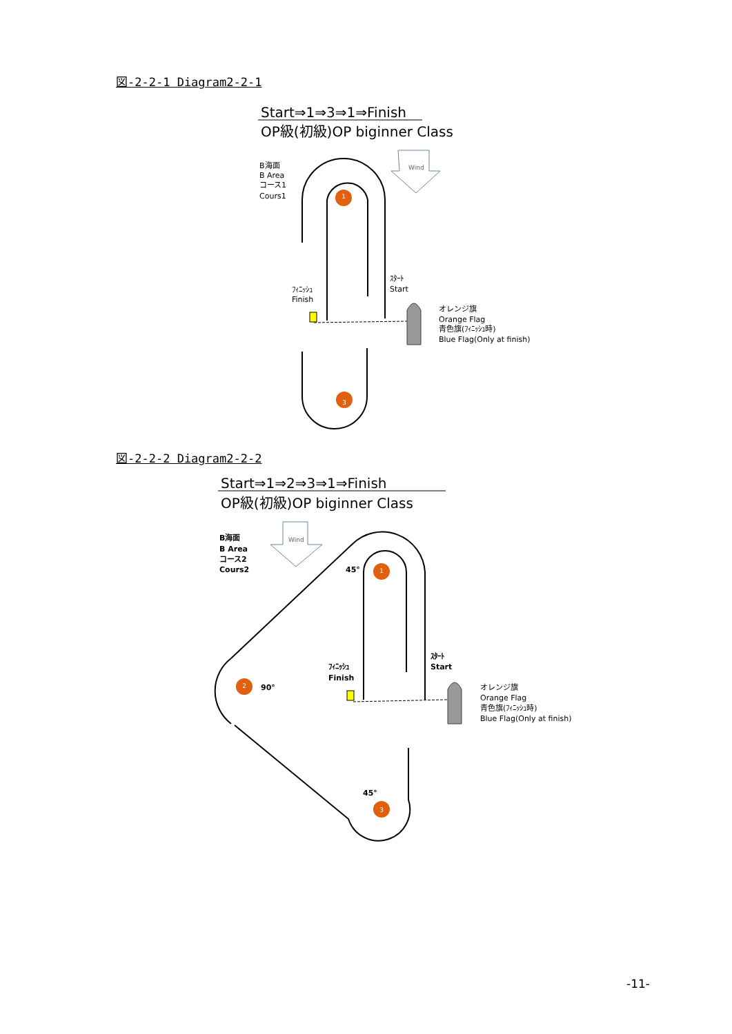図-2-2-1 Diagram2-2-1
図-2-2-2 Diagram2-2-2
1
3
1
2
3
Start⇒1⇒3⇒1⇒Finish
OP級(初級)OP biginner Class
Start⇒1⇒2⇒3⇒1⇒Finish
OP級(初級)OP biginner Class
B海面
B Area
コース1
Cours1
Wind
ｽﾀｰﾄ
Start
ﾌｨﾆｯｼｭ
Finish
オレンジ旗
Orange Flag
青色旗(ﾌｨﾆｯｼｭ時)
Blue Flag(Only at finish)
B海面
B Area
コース2
Cours2
45°
90°
45°
ｽﾀｰﾄ
Start
ﾌｨﾆｯｼｭ
Finish
Wind
オレンジ旗
Orange Flag
青色旗(ﾌｨﾆｯｼｭ時)
Blue Flag(Only at finish)
-11-